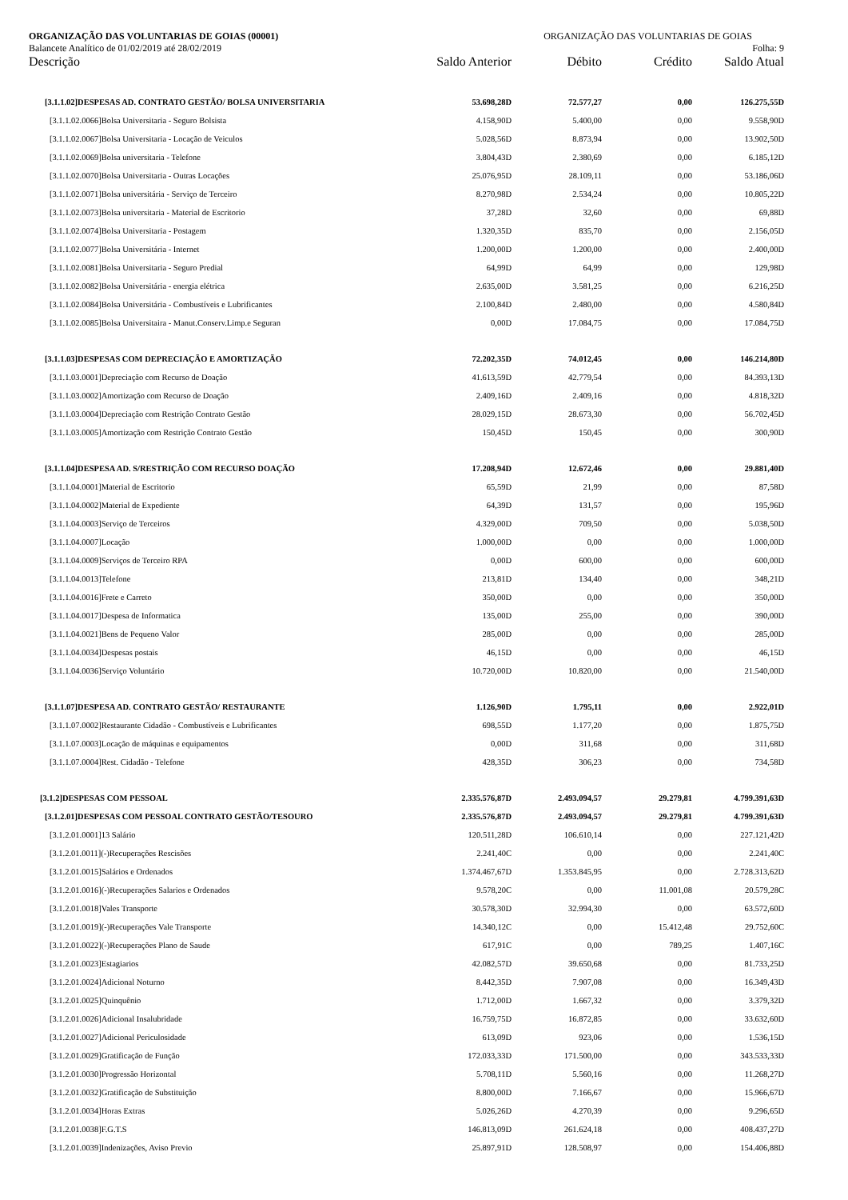ORGANIZAÇÃO DAS VOLUNTARIAS DE GOIAS (00001) ORGANIZAÇÃO DAS VOLUNTARIAS DE GOIAS
Balancete Analítico de 01/02/2019 até 28/02/2019 Folha: 9
| Descrição | Saldo Anterior | Débito | Crédito | Saldo Atual |
| --- | --- | --- | --- | --- |
| [3.1.1.02]DESPESAS AD. CONTRATO GESTÃO/ BOLSA UNIVERSITARIA | 53.698,28D | 72.577,27 | 0,00 | 126.275,55D |
| [3.1.1.02.0066]Bolsa Universitaria - Seguro Bolsista | 4.158,90D | 5.400,00 | 0,00 | 9.558,90D |
| [3.1.1.02.0067]Bolsa Universitaria - Locação de Veiculos | 5.028,56D | 8.873,94 | 0,00 | 13.902,50D |
| [3.1.1.02.0069]Bolsa universitaria - Telefone | 3.804,43D | 2.380,69 | 0,00 | 6.185,12D |
| [3.1.1.02.0070]Bolsa Universitaria - Outras Locações | 25.076,95D | 28.109,11 | 0,00 | 53.186,06D |
| [3.1.1.02.0071]Bolsa universitária - Serviço de Terceiro | 8.270,98D | 2.534,24 | 0,00 | 10.805,22D |
| [3.1.1.02.0073]Bolsa universitaria - Material de Escritorio | 37,28D | 32,60 | 0,00 | 69,88D |
| [3.1.1.02.0074]Bolsa Universitaria - Postagem | 1.320,35D | 835,70 | 0,00 | 2.156,05D |
| [3.1.1.02.0077]Bolsa Universitária - Internet | 1.200,00D | 1.200,00 | 0,00 | 2.400,00D |
| [3.1.1.02.0081]Bolsa Universitaria - Seguro Predial | 64,99D | 64,99 | 0,00 | 129,98D |
| [3.1.1.02.0082]Bolsa Universitária - energia elétrica | 2.635,00D | 3.581,25 | 0,00 | 6.216,25D |
| [3.1.1.02.0084]Bolsa Universitária - Combustíveis e Lubrificantes | 2.100,84D | 2.480,00 | 0,00 | 4.580,84D |
| [3.1.1.02.0085]Bolsa Universitaira - Manut.Conserv.Limp.e Seguran | 0,00D | 17.084,75 | 0,00 | 17.084,75D |
| [3.1.1.03]DESPESAS COM DEPRECIAÇÃO E AMORTIZAÇÃO | 72.202,35D | 74.012,45 | 0,00 | 146.214,80D |
| [3.1.1.03.0001]Depreciação com Recurso de Doação | 41.613,59D | 42.779,54 | 0,00 | 84.393,13D |
| [3.1.1.03.0002]Amortização com Recurso de Doação | 2.409,16D | 2.409,16 | 0,00 | 4.818,32D |
| [3.1.1.03.0004]Depreciação com Restrição Contrato Gestão | 28.029,15D | 28.673,30 | 0,00 | 56.702,45D |
| [3.1.1.03.0005]Amortização com Restrição Contrato Gestão | 150,45D | 150,45 | 0,00 | 300,90D |
| [3.1.1.04]DESPESA AD. S/RESTRIÇÃO COM RECURSO DOAÇÃO | 17.208,94D | 12.672,46 | 0,00 | 29.881,40D |
| [3.1.1.04.0001]Material de Escritorio | 65,59D | 21,99 | 0,00 | 87,58D |
| [3.1.1.04.0002]Material de Expediente | 64,39D | 131,57 | 0,00 | 195,96D |
| [3.1.1.04.0003]Serviço de Terceiros | 4.329,00D | 709,50 | 0,00 | 5.038,50D |
| [3.1.1.04.0007]Locação | 1.000,00D | 0,00 | 0,00 | 1.000,00D |
| [3.1.1.04.0009]Serviços de Terceiro RPA | 0,00D | 600,00 | 0,00 | 600,00D |
| [3.1.1.04.0013]Telefone | 213,81D | 134,40 | 0,00 | 348,21D |
| [3.1.1.04.0016]Frete e Carreto | 350,00D | 0,00 | 0,00 | 350,00D |
| [3.1.1.04.0017]Despesa de Informatica | 135,00D | 255,00 | 0,00 | 390,00D |
| [3.1.1.04.0021]Bens de Pequeno Valor | 285,00D | 0,00 | 0,00 | 285,00D |
| [3.1.1.04.0034]Despesas postais | 46,15D | 0,00 | 0,00 | 46,15D |
| [3.1.1.04.0036]Serviço Voluntário | 10.720,00D | 10.820,00 | 0,00 | 21.540,00D |
| [3.1.1.07]DESPESA AD. CONTRATO GESTÃO/ RESTAURANTE | 1.126,90D | 1.795,11 | 0,00 | 2.922,01D |
| [3.1.1.07.0002]Restaurante Cidadão - Combustíveis e Lubrificantes | 698,55D | 1.177,20 | 0,00 | 1.875,75D |
| [3.1.1.07.0003]Locação de máquinas e equipamentos | 0,00D | 311,68 | 0,00 | 311,68D |
| [3.1.1.07.0004]Rest. Cidadão - Telefone | 428,35D | 306,23 | 0,00 | 734,58D |
| [3.1.2]DESPESAS COM PESSOAL | 2.335.576,87D | 2.493.094,57 | 29.279,81 | 4.799.391,63D |
| [3.1.2.01]DESPESAS COM PESSOAL CONTRATO GESTÃO/TESOURO | 2.335.576,87D | 2.493.094,57 | 29.279,81 | 4.799.391,63D |
| [3.1.2.01.0001]13 Salário | 120.511,28D | 106.610,14 | 0,00 | 227.121,42D |
| [3.1.2.01.0011](-)Recuperações Rescisões | 2.241,40C | 0,00 | 0,00 | 2.241,40C |
| [3.1.2.01.0015]Salários e Ordenados | 1.374.467,67D | 1.353.845,95 | 0,00 | 2.728.313,62D |
| [3.1.2.01.0016](-)Recuperações Salarios e Ordenados | 9.578,20C | 0,00 | 11.001,08 | 20.579,28C |
| [3.1.2.01.0018]Vales Transporte | 30.578,30D | 32.994,30 | 0,00 | 63.572,60D |
| [3.1.2.01.0019](-)Recuperações Vale Transporte | 14.340,12C | 0,00 | 15.412,48 | 29.752,60C |
| [3.1.2.01.0022](-)Recuperações Plano de Saude | 617,91C | 0,00 | 789,25 | 1.407,16C |
| [3.1.2.01.0023]Estagiarios | 42.082,57D | 39.650,68 | 0,00 | 81.733,25D |
| [3.1.2.01.0024]Adicional Noturno | 8.442,35D | 7.907,08 | 0,00 | 16.349,43D |
| [3.1.2.01.0025]Quinquênio | 1.712,00D | 1.667,32 | 0,00 | 3.379,32D |
| [3.1.2.01.0026]Adicional Insalubridade | 16.759,75D | 16.872,85 | 0,00 | 33.632,60D |
| [3.1.2.01.0027]Adicional Periculosidade | 613,09D | 923,06 | 0,00 | 1.536,15D |
| [3.1.2.01.0029]Gratificação de Função | 172.033,33D | 171.500,00 | 0,00 | 343.533,33D |
| [3.1.2.01.0030]Progressão Horizontal | 5.708,11D | 5.560,16 | 0,00 | 11.268,27D |
| [3.1.2.01.0032]Gratificação de Substituição | 8.800,00D | 7.166,67 | 0,00 | 15.966,67D |
| [3.1.2.01.0034]Horas Extras | 5.026,26D | 4.270,39 | 0,00 | 9.296,65D |
| [3.1.2.01.0038]F.G.T.S | 146.813,09D | 261.624,18 | 0,00 | 408.437,27D |
| [3.1.2.01.0039]Indenizações, Aviso Previo | 25.897,91D | 128.508,97 | 0,00 | 154.406,88D |